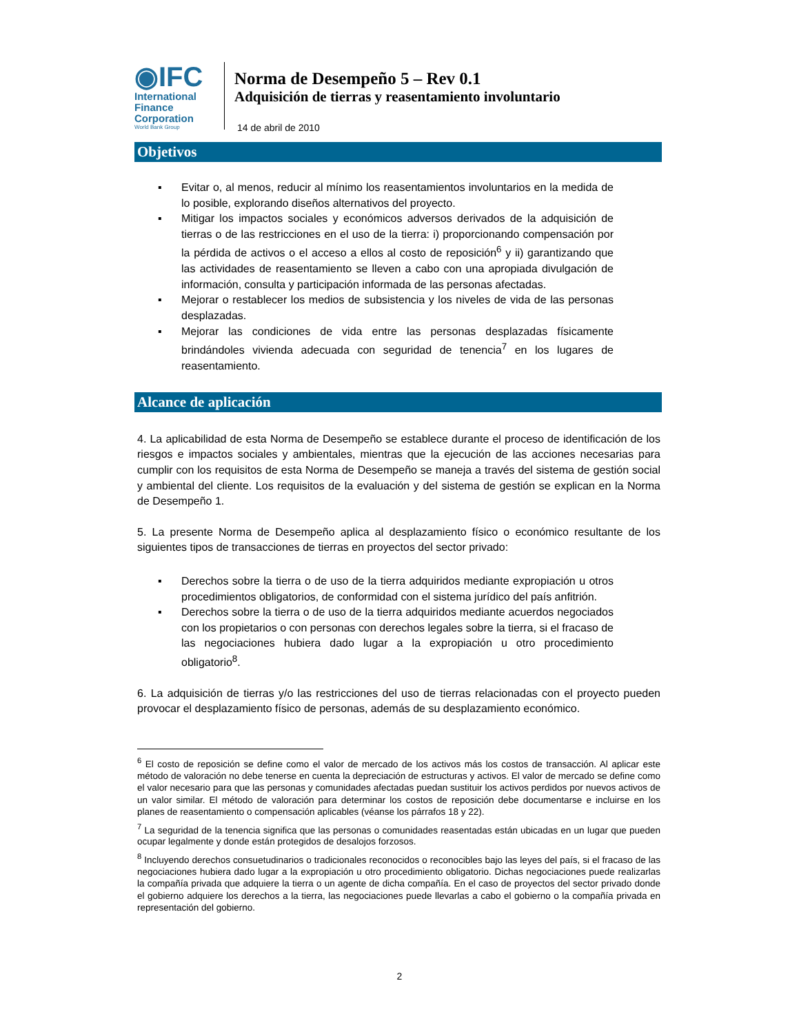◉IFC
International
Finance
Corporation
World Bank Group
Norma de Desempeño 5 – Rev 0.1
Adquisición de tierras y reasentamiento involuntario
14 de abril de 2010
Objetivos
▪ Evitar o, al menos, reducir al mínimo los reasentamientos involuntarios en la medida de lo posible, explorando diseños alternativos del proyecto.
▪ Mitigar los impactos sociales y económicos adversos derivados de la adquisición de tierras o de las restricciones en el uso de la tierra: i) proporcionando compensación por la pérdida de activos o el acceso a ellos al costo de reposición<sup>6</sup> y ii) garantizando que las actividades de reasentamiento se lleven a cabo con una apropiada divulgación de información, consulta y participación informada de las personas afectadas.
▪ Mejorar o restablecer los medios de subsistencia y los niveles de vida de las personas desplazadas.
▪ Mejorar las condiciones de vida entre las personas desplazadas físicamente brindándoles vivienda adecuada con seguridad de tenencia<sup>7</sup> en los lugares de reasentamiento.
Alcance de aplicación
4. La aplicabilidad de esta Norma de Desempeño se establece durante el proceso de identificación de los riesgos e impactos sociales y ambientales, mientras que la ejecución de las acciones necesarias para cumplir con los requisitos de esta Norma de Desempeño se maneja a través del sistema de gestión social y ambiental del cliente. Los requisitos de la evaluación y del sistema de gestión se explican en la Norma de Desempeño 1.
5. La presente Norma de Desempeño aplica al desplazamiento físico o económico resultante de los siguientes tipos de transacciones de tierras en proyectos del sector privado:
▪ Derechos sobre la tierra o de uso de la tierra adquiridos mediante expropiación u otros procedimientos obligatorios, de conformidad con el sistema jurídico del país anfitrión.
▪ Derechos sobre la tierra o de uso de la tierra adquiridos mediante acuerdos negociados con los propietarios o con personas con derechos legales sobre la tierra, si el fracaso de las negociaciones hubiera dado lugar a la expropiación u otro procedimiento obligatorio<sup>8</sup>.
6. La adquisición de tierras y/o las restricciones del uso de tierras relacionadas con el proyecto pueden provocar el desplazamiento físico de personas, además de su desplazamiento económico.
<sup>6</sup> El costo de reposición se define como el valor de mercado de los activos más los costos de transacción. Al aplicar este método de valoración no debe tenerse en cuenta la depreciación de estructuras y activos. El valor de mercado se define como el valor necesario para que las personas y comunidades afectadas puedan sustituir los activos perdidos por nuevos activos de un valor similar. El método de valoración para determinar los costos de reposición debe documentarse e incluirse en los planes de reasentamiento o compensación aplicables (véanse los párrafos 18 y 22).
<sup>7</sup> La seguridad de la tenencia significa que las personas o comunidades reasentadas están ubicadas en un lugar que pueden ocupar legalmente y donde están protegidos de desalojos forzosos.
<sup>8</sup> Incluyendo derechos consuetudinarios o tradicionales reconocidos o reconocibles bajo las leyes del país, si el fracaso de las negociaciones hubiera dado lugar a la expropiación u otro procedimiento obligatorio. Dichas negociaciones puede realizarlas la compañía privada que adquiere la tierra o un agente de dicha compañía. En el caso de proyectos del sector privado donde el gobierno adquiere los derechos a la tierra, las negociaciones puede llevarlas a cabo el gobierno o la compañía privada en representación del gobierno.
2